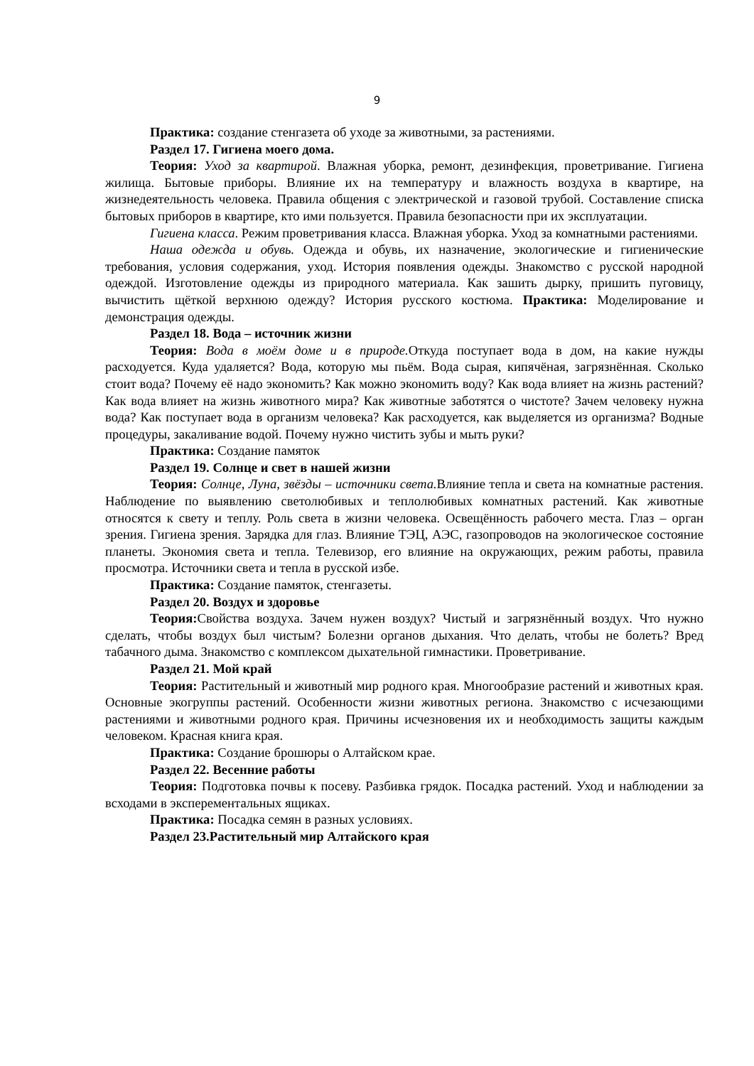9
Практика: создание стенгазета об уходе за животными, за растениями.
Раздел 17. Гигиена моего дома.
Теория: Уход за квартирой. Влажная уборка, ремонт, дезинфекция, проветривание. Гигиена жилища. Бытовые приборы. Влияние их на температуру и влажность воздуха в квартире, на жизнедеятельность человека. Правила общения с электрической и газовой трубой. Составление списка бытовых приборов в квартире, кто ими пользуется. Правила безопасности при их эксплуатации.
Гигиена класса. Режим проветривания класса. Влажная уборка. Уход за комнатными растениями.
Наша одежда и обувь. Одежда и обувь, их назначение, экологические и гигиенические требования, условия содержания, уход. История появления одежды. Знакомство с русской народной одеждой. Изготовление одежды из природного материала. Как зашить дырку, пришить пуговицу, вычистить щёткой верхнюю одежду? История русского костюма. Практика: Моделирование и демонстрация одежды.
Раздел 18. Вода – источник жизни
Теория: Вода в моём доме и в природе. Откуда поступает вода в дом, на какие нужды расходуется. Куда удаляется? Вода, которую мы пьём. Вода сырая, кипячёная, загрязнённая. Сколько стоит вода? Почему её надо экономить? Как можно экономить воду? Как вода влияет на жизнь растений? Как вода влияет на жизнь животного мира? Как животные заботятся о чистоте? Зачем человеку нужна вода? Как поступает вода в организм человека? Как расходуется, как выделяется из организма? Водные процедуры, закаливание водой. Почему нужно чистить зубы и мыть руки?
Практика: Создание памяток
Раздел 19. Солнце и свет в нашей жизни
Теория: Солнце, Луна, звёзды – источники света. Влияние тепла и света на комнатные растения. Наблюдение по выявлению светолюбивых и теплолюбивых комнатных растений. Как животные относятся к свету и теплу. Роль света в жизни человека. Освещённость рабочего места. Глаз – орган зрения. Гигиена зрения. Зарядка для глаз. Влияние ТЭЦ, АЭС, газопроводов на экологическое состояние планеты. Экономия света и тепла. Телевизор, его влияние на окружающих, режим работы, правила просмотра. Источники света и тепла в русской избе.
Практика: Создание памяток, стенгазеты.
Раздел 20. Воздух и здоровье
Теория: Свойства воздуха. Зачем нужен воздух? Чистый и загрязнённый воздух. Что нужно сделать, чтобы воздух был чистым? Болезни органов дыхания. Что делать, чтобы не болеть? Вред табачного дыма. Знакомство с комплексом дыхательной гимнастики. Проветривание.
Раздел 21. Мой край
Теория: Растительный и животный мир родного края. Многообразие растений и животных края. Основные экогруппы растений. Особенности жизни животных региона. Знакомство с исчезающими растениями и животными родного края. Причины исчезновения их и необходимость защиты каждым человеком. Красная книга края.
Практика: Создание брошюры о Алтайском крае.
Раздел 22. Весенние работы
Теория: Подготовка почвы к посеву. Разбивка грядок. Посадка растений. Уход и наблюдении за всходами в эксперементальных ящиках.
Практика: Посадка семян в разных условиях.
Раздел 23.Растительный мир Алтайского края